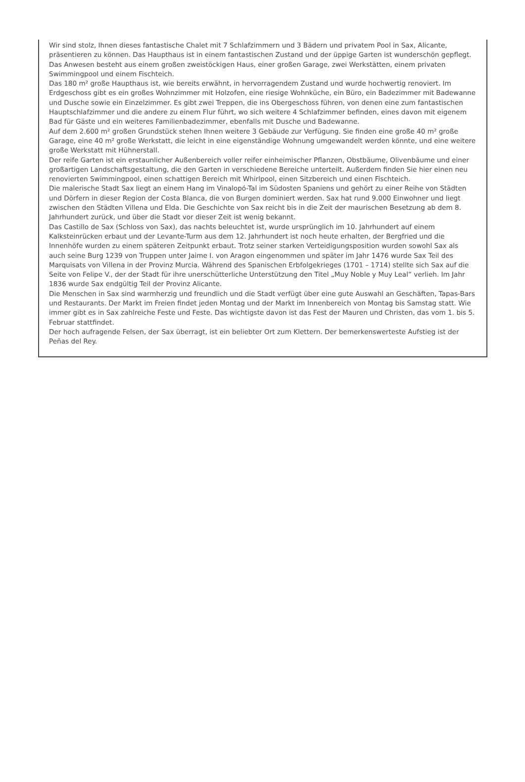Wir sind stolz, Ihnen dieses fantastische Chalet mit 7 Schlafzimmern und 3 Bädern und privatem Pool in Sax, Alicante, präsentieren zu können. Das Haupthaus ist in einem fantastischen Zustand und der üppige Garten ist wunderschön gepflegt. Das Anwesen besteht aus einem großen zweistöckigen Haus, einer großen Garage, zwei Werkstätten, einem privaten Swimmingpool und einem Fischteich.
Das 180 m² große Haupthaus ist, wie bereits erwähnt, in hervorragendem Zustand und wurde hochwertig renoviert. Im Erdgeschoss gibt es ein großes Wohnzimmer mit Holzofen, eine riesige Wohnküche, ein Büro, ein Badezimmer mit Badewanne und Dusche sowie ein Einzelzimmer. Es gibt zwei Treppen, die ins Obergeschoss führen, von denen eine zum fantastischen Hauptschlafzimmer und die andere zu einem Flur führt, wo sich weitere 4 Schlafzimmer befinden, eines davon mit eigenem Bad für Gäste und ein weiteres Familienbadezimmer, ebenfalls mit Dusche und Badewanne.
Auf dem 2.600 m² großen Grundstück stehen Ihnen weitere 3 Gebäude zur Verfügung. Sie finden eine große 40 m² große Garage, eine 40 m² große Werkstatt, die leicht in eine eigenständige Wohnung umgewandelt werden könnte, und eine weitere große Werkstatt mit Hühnerstall.
Der reife Garten ist ein erstaunlicher Außenbereich voller reifer einheimischer Pflanzen, Obstbäume, Olivenbäume und einer großartigen Landschaftsgestaltung, die den Garten in verschiedene Bereiche unterteilt. Außerdem finden Sie hier einen neu renovierten Swimmingpool, einen schattigen Bereich mit Whirlpool, einen Sitzbereich und einen Fischteich.
Die malerische Stadt Sax liegt an einem Hang im Vinalopó-Tal im Südosten Spaniens und gehört zu einer Reihe von Städten und Dörfern in dieser Region der Costa Blanca, die von Burgen dominiert werden. Sax hat rund 9.000 Einwohner und liegt zwischen den Städten Villena und Elda. Die Geschichte von Sax reicht bis in die Zeit der maurischen Besetzung ab dem 8. Jahrhundert zurück, und über die Stadt vor dieser Zeit ist wenig bekannt.
Das Castillo de Sax (Schloss von Sax), das nachts beleuchtet ist, wurde ursprünglich im 10. Jahrhundert auf einem Kalksteinrücken erbaut und der Levante-Turm aus dem 12. Jahrhundert ist noch heute erhalten, der Bergfried und die Innenhöfe wurden zu einem späteren Zeitpunkt erbaut. Trotz seiner starken Verteidigungsposition wurden sowohl Sax als auch seine Burg 1239 von Truppen unter Jaime I. von Aragon eingenommen und später im Jahr 1476 wurde Sax Teil des Marquisats von Villena in der Provinz Murcia. Während des Spanischen Erbfolgekrieges (1701 – 1714) stellte sich Sax auf die Seite von Felipe V., der der Stadt für ihre unerschütterliche Unterstützung den Titel „Muy Noble y Muy Leal“ verlieh. Im Jahr 1836 wurde Sax endgültig Teil der Provinz Alicante.
Die Menschen in Sax sind warmherzig und freundlich und die Stadt verfügt über eine gute Auswahl an Geschäften, Tapas-Bars und Restaurants. Der Markt im Freien findet jeden Montag und der Markt im Innenbereich von Montag bis Samstag statt. Wie immer gibt es in Sax zahlreiche Feste und Feste. Das wichtigste davon ist das Fest der Mauren und Christen, das vom 1. bis 5. Februar stattfindet.
Der hoch aufragende Felsen, der Sax überragt, ist ein beliebter Ort zum Klettern. Der bemerkenswerteste Aufstieg ist der Peñas del Rey.